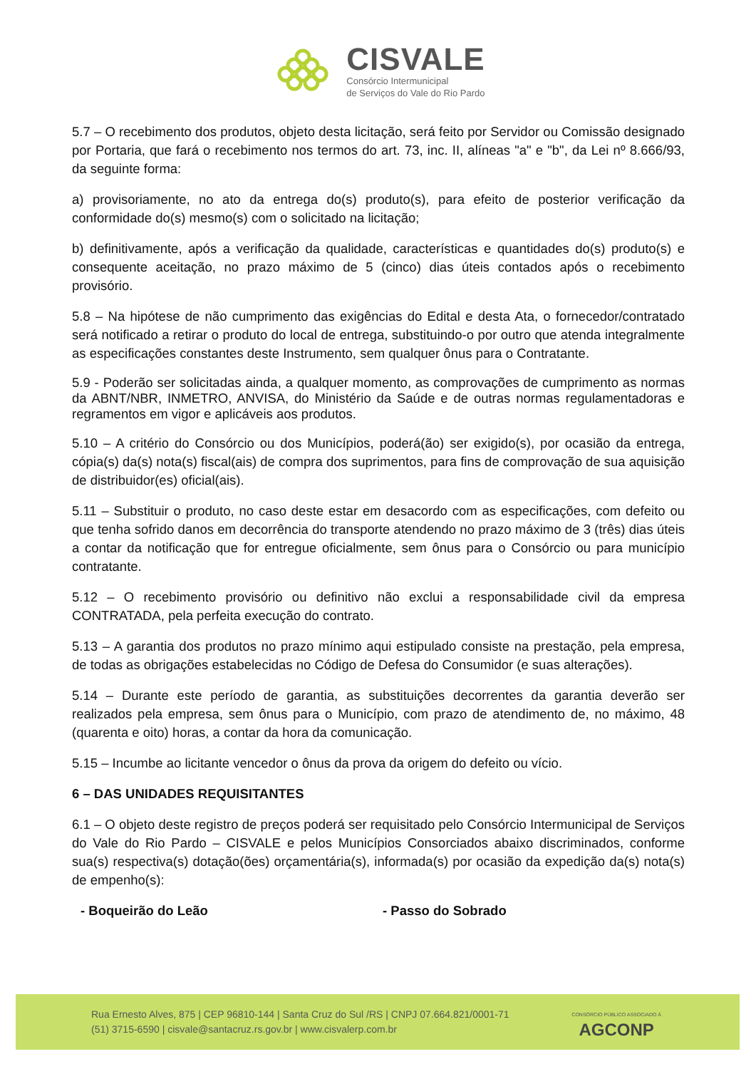CISVALE
Consórcio Intermunicipal
de Serviços do Vale do Rio Pardo
5.7 – O recebimento dos produtos, objeto desta licitação, será feito por Servidor ou Comissão designado por Portaria, que fará o recebimento nos termos do art. 73, inc. II, alíneas "a" e "b", da Lei nº 8.666/93, da seguinte forma:
a) provisoriamente, no ato da entrega do(s) produto(s), para efeito de posterior verificação da conformidade do(s) mesmo(s) com o solicitado na licitação;
b) definitivamente, após a verificação da qualidade, características e quantidades do(s) produto(s) e consequente aceitação, no prazo máximo de 5 (cinco) dias úteis contados após o recebimento provisório.
5.8 – Na hipótese de não cumprimento das exigências do Edital e desta Ata, o fornecedor/contratado será notificado a retirar o produto do local de entrega, substituindo-o por outro que atenda integralmente as especificações constantes deste Instrumento, sem qualquer ônus para o Contratante.
5.9 - Poderão ser solicitadas ainda, a qualquer momento, as comprovações de cumprimento as normas da ABNT/NBR, INMETRO, ANVISA, do Ministério da Saúde e de outras normas regulamentadoras e regramentos em vigor e aplicáveis aos produtos.
5.10 – A critério do Consórcio ou dos Municípios, poderá(ão) ser exigido(s), por ocasião da entrega, cópia(s) da(s) nota(s) fiscal(ais) de compra dos suprimentos, para fins de comprovação de sua aquisição de distribuidor(es) oficial(ais).
5.11 – Substituir o produto, no caso deste estar em desacordo com as especificações, com defeito ou que tenha sofrido danos em decorrência do transporte atendendo no prazo máximo de 3 (três) dias úteis a contar da notificação que for entregue oficialmente, sem ônus para o Consórcio ou para município contratante.
5.12 – O recebimento provisório ou definitivo não exclui a responsabilidade civil da empresa CONTRATADA, pela perfeita execução do contrato.
5.13 – A garantia dos produtos no prazo mínimo aqui estipulado consiste na prestação, pela empresa, de todas as obrigações estabelecidas no Código de Defesa do Consumidor (e suas alterações).
5.14 – Durante este período de garantia, as substituições decorrentes da garantia deverão ser realizados pela empresa, sem ônus para o Município, com prazo de atendimento de, no máximo, 48 (quarenta e oito) horas, a contar da hora da comunicação.
5.15 – Incumbe ao licitante vencedor o ônus da prova da origem do defeito ou vício.
6 – DAS UNIDADES REQUISITANTES
6.1 – O objeto deste registro de preços poderá ser requisitado pelo Consórcio Intermunicipal de Serviços do Vale do Rio Pardo – CISVALE e pelos Municípios Consorciados abaixo discriminados, conforme sua(s) respectiva(s) dotação(ões) orçamentária(s), informada(s) por ocasião da expedição da(s) nota(s) de empenho(s):
- Boqueirão do Leão - Passo do Sobrado
Rua Ernesto Alves, 875 | CEP 96810-144 | Santa Cruz do Sul /RS | CNPJ 07.664.821/0001-71
(51) 3715-6590 | cisvale@santacruz.rs.gov.br | www.cisvalerp.com.br
CONSÓRCIO PÚBLICO ASSOCIADO À
AGCONP